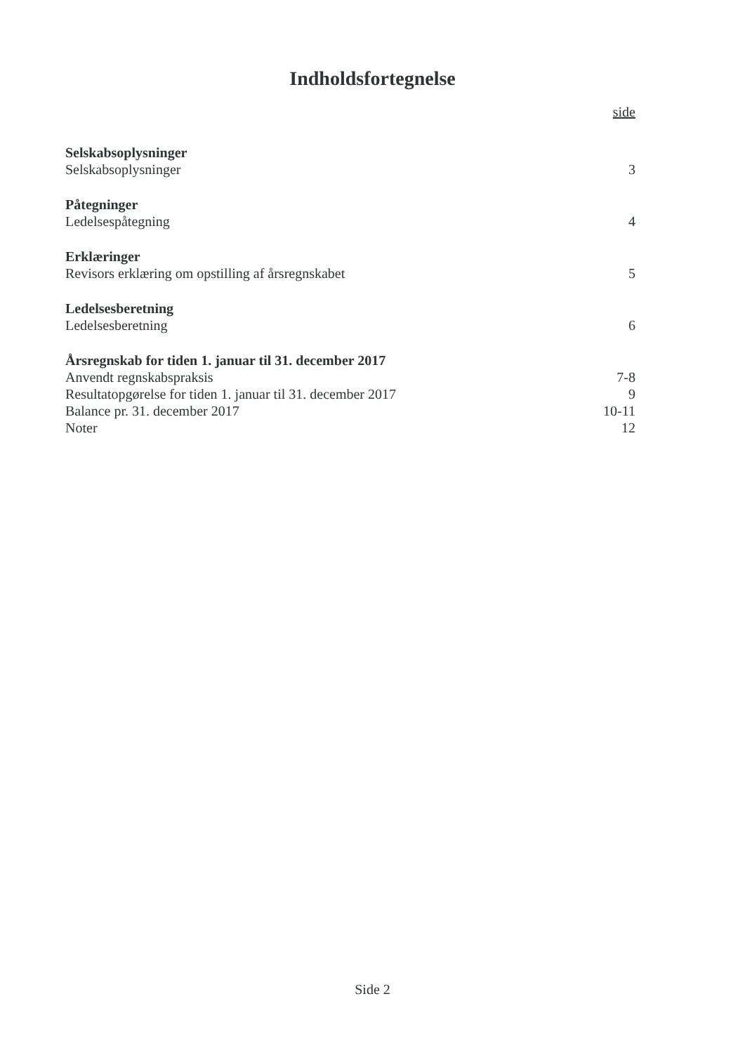Indholdsfortegnelse
side
Selskabsoplysninger
Selskabsoplysninger 3
Påtegninger
Ledelsespåtegning 4
Erklæringer
Revisors erklæring om opstilling af årsregnskabet 5
Ledelsesberetning
Ledelsesberetning 6
Årsregnskab for tiden 1. januar til 31. december 2017
Anvendt regnskabspraksis 7-8
Resultatopgørelse for tiden 1. januar til 31. december 2017 9
Balance pr. 31. december 2017 10-11
Noter 12
Side 2